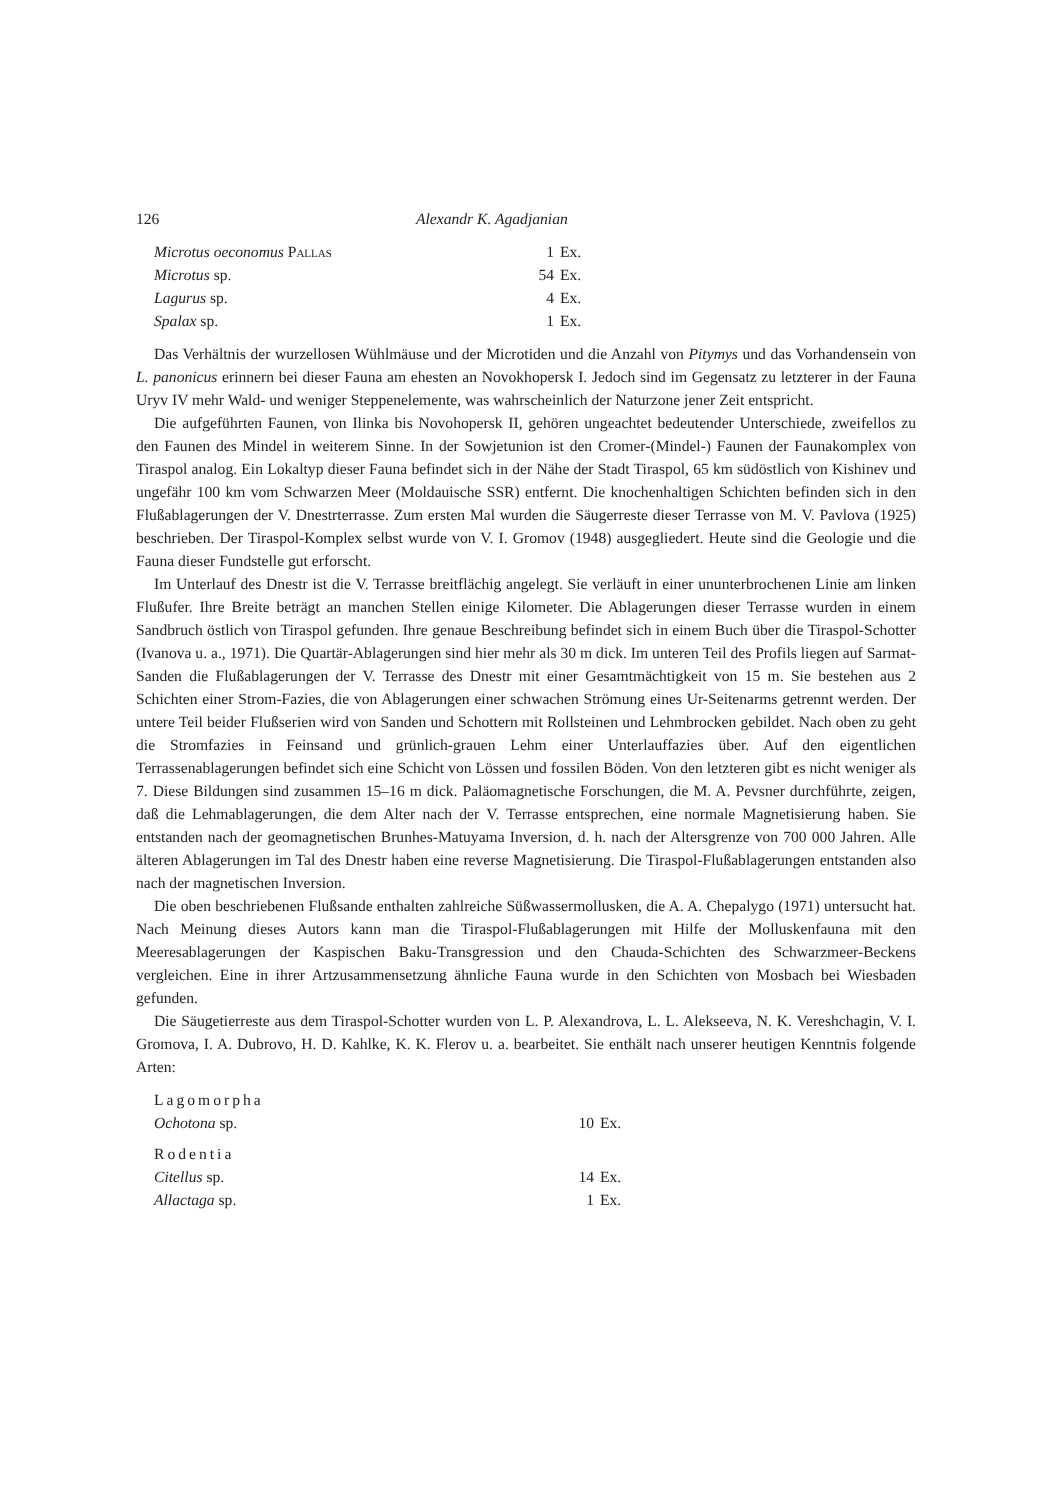126 Alexandr K. Agadjanian
| Microtus oeconomus Pallas | 1 | Ex. |
| Microtus sp. | 54 | Ex. |
| Lagurus sp. | 4 | Ex. |
| Spalax sp. | 1 | Ex. |
Das Verhältnis der wurzellosen Wühlmäuse und der Microtiden und die Anzahl von Pitymys und das Vorhandensein von L. panonicus erinnern bei dieser Fauna am ehesten an Novokhopersk I. Jedoch sind im Gegensatz zu letzterer in der Fauna Uryv IV mehr Wald- und weniger Steppenelemente, was wahrscheinlich der Naturzone jener Zeit entspricht.
Die aufgeführten Faunen, von Ilinka bis Novohopersk II, gehören ungeachtet bedeutender Unterschiede, zweifellos zu den Faunen des Mindel in weiterem Sinne. In der Sowjetunion ist den Cromer-(Mindel-) Faunen der Faunakomplex von Tiraspol analog. Ein Lokaltyp dieser Fauna befindet sich in der Nähe der Stadt Tiraspol, 65 km südöstlich von Kishinev und ungefähr 100 km vom Schwarzen Meer (Moldauische SSR) entfernt. Die knochenhaltigen Schichten befinden sich in den Flußablagerungen der V. Dnestrterrasse. Zum ersten Mal wurden die Säugerreste dieser Terrasse von M. V. Pavlova (1925) beschrieben. Der Tiraspol-Komplex selbst wurde von V. I. Gromov (1948) ausgegliedert. Heute sind die Geologie und die Fauna dieser Fundstelle gut erforscht.
Im Unterlauf des Dnestr ist die V. Terrasse breitflächig angelegt. Sie verläuft in einer ununterbrochenen Linie am linken Flußufer. Ihre Breite beträgt an manchen Stellen einige Kilometer. Die Ablagerungen dieser Terrasse wurden in einem Sandbruch östlich von Tiraspol gefunden. Ihre genaue Beschreibung befindet sich in einem Buch über die Tiraspol-Schotter (Ivanova u. a., 1971). Die Quartär-Ablagerungen sind hier mehr als 30 m dick. Im unteren Teil des Profils liegen auf Sarmat-Sanden die Flußablagerungen der V. Terrasse des Dnestr mit einer Gesamtmächtigkeit von 15 m. Sie bestehen aus 2 Schichten einer Strom-Fazies, die von Ablagerungen einer schwachen Strömung eines Ur-Seitenarms getrennt werden. Der untere Teil beider Flußserien wird von Sanden und Schottern mit Rollsteinen und Lehmbrocken gebildet. Nach oben zu geht die Stromfazies in Feinsand und grünlich-grauen Lehm einer Unterlauffazies über. Auf den eigentlichen Terrassenablagerungen befindet sich eine Schicht von Lössen und fossilen Böden. Von den letzteren gibt es nicht weniger als 7. Diese Bildungen sind zusammen 15–16 m dick. Paläomagnetische Forschungen, die M. A. Pevsner durchführte, zeigen, daß die Lehmablagerungen, die dem Alter nach der V. Terrasse entsprechen, eine normale Magnetisierung haben. Sie entstanden nach der geomagnetischen Brunhes-Matuyama Inversion, d. h. nach der Altersgrenze von 700 000 Jahren. Alle älteren Ablagerungen im Tal des Dnestr haben eine reverse Magnetisierung. Die Tiraspol-Flußablagerungen entstanden also nach der magnetischen Inversion.
Die oben beschriebenen Flußsande enthalten zahlreiche Süßwassermollusken, die A. A. Chepalygo (1971) untersucht hat. Nach Meinung dieses Autors kann man die Tiraspol-Flußablagerungen mit Hilfe der Molluskenfauna mit den Meeresablagerungen der Kaspischen Baku-Transgression und den Chauda-Schichten des Schwarzmeer-Beckens vergleichen. Eine in ihrer Artzusammensetzung ähnliche Fauna wurde in den Schichten von Mosbach bei Wiesbaden gefunden.
Die Säugetierreste aus dem Tiraspol-Schotter wurden von L. P. Alexandrova, L. L. Alekseeva, N. K. Vereshchagin, V. I. Gromova, I. A. Dubrovo, H. D. Kahlke, K. K. Flerov u. a. bearbeitet. Sie enthält nach unserer heutigen Kenntnis folgende Arten:
| Lagomorpha | | |
| Ochotona sp. | 10 | Ex. |
| Rodentia | | |
| Citellus sp. | 14 | Ex. |
| Allactaga sp. | 1 | Ex. |